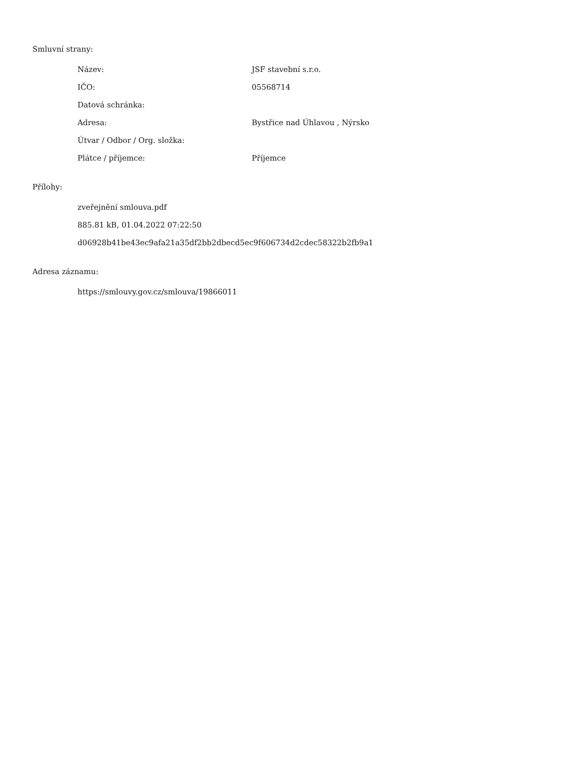Smluvní strany:
| Název: | JSF stavební s.r.o. |
| IČO: | 05568714 |
| Datová schránka: | |
| Adresa: | Bystřice nad Úhlavou , Nýrsko |
| Útvar / Odbor / Org. složka: | |
| Plátce / příjemce: | Příjemce |
Přílohy:
zveřejnění smlouva.pdf
885.81 kB, 01.04.2022 07:22:50
d06928b41be43ec9afa21a35df2bb2dbecd5ec9f606734d2cdec58322b2fb9a1
Adresa záznamu:
https://smlouvy.gov.cz/smlouva/19866011